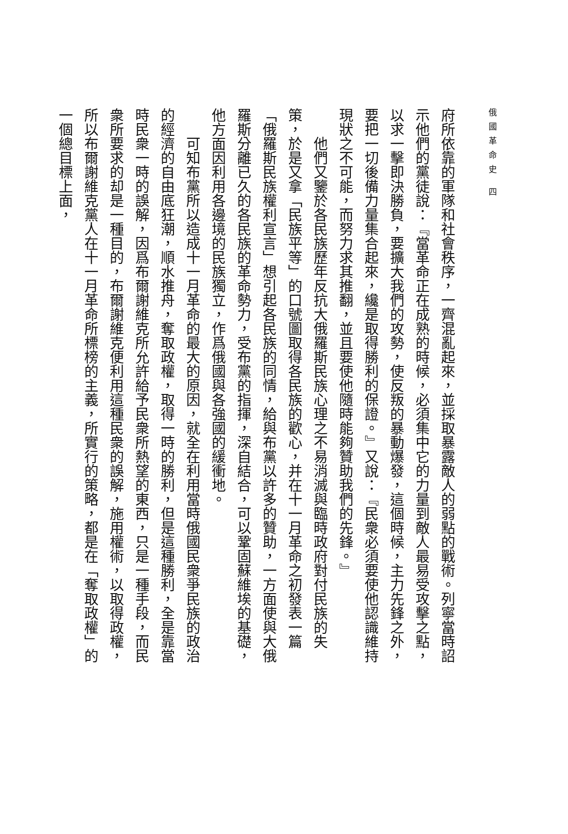俄國革命史 四
府所依靠的軍隊和社會秩序，一齊混亂起來，並採取暴露敵人的弱點的戰術。列寧當時詔示他們的黨徒說：『當革命正在成熟的時候，必須集中它的力量到敵人最易受攻擊之點，以求一擊即決勝負，要擴大我們的攻勢，使反叛的暴動爆發，這個時候，主力先鋒之外，要把一切後備力量集合起來，纔是取得勝利的保證。』又說：『民衆必須要使他認識維持現狀之不可能，而努力求其推翻，並且要使他隨時能夠贊助我們的先鋒。』
他們又鑒於各民族歷年反抗大俄羅斯民族心理之不易消滅與臨時政府對付民族的失策，於是又拿「民族平等」的口號圖取得各民族的歡心，并在十一月革命之初發表一篇「俄羅斯民族權利宣言」想引起各民族的同情，給與布黨以許多的贊助，一方面使與大俄羅斯分離已久的各民族的革命勢力，受布黨的指揮，深自結合，可以鞏固蘇維埃的基礎，他方面因利用各邊境的民族獨立，作爲俄國與各強國的緩衝地。
可知布黨所以造成十一月革命的最大的原因，就全在利用當時俄國民衆爭民族的政治的經濟的自由底狂潮，順水推舟，奪取政權，取得一時的勝利，但是這種勝利，全是靠當時民衆一時的誤解，因爲布爾謝維克所允許給予民衆所熱望的東西，只是一種手段，而民衆所要求的却是一種目的，布爾謝維克便利用這種民衆的誤解，施用權術，以取得政權，所以布爾謝維克黨人在十一月革命所標榜的主義，所實行的策略，都是在「奪取政權」的一個總目標上面，